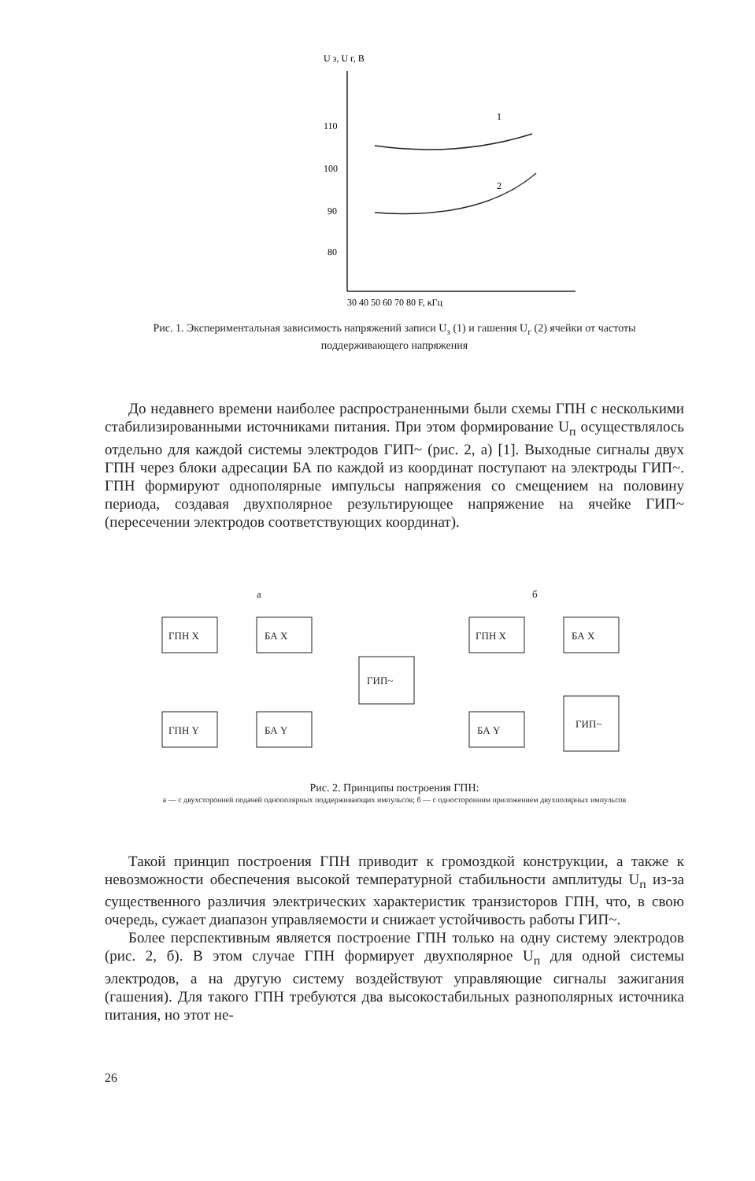U з, U г, В
110
100
90
80
30 40 50 60 70 80 F, кГц
1
2
Рис. 1. Экспериментальная зависимость напряжений записи U<sub>з</sub> (1) и гашения U<sub>г</sub> (2) ячейки от частоты поддерживающего напряжения
До недавнего времени наиболее распространенными были схемы ГПН с несколькими стабилизированными источниками питания. При этом формирование U<sub>п</sub> осуществлялось отдельно для каждой системы электродов ГИП~ (рис. 2, а) [1]. Выходные сигналы двух ГПН через блоки адресации БА по каждой из координат поступают на электроды ГИП~. ГПН формируют однополярные импульсы напряжения со смещением на половину периода, создавая двухполярное результирующее напряжение на ячейке ГИП~(пересечении электродов соответствующих координат).
а
б
ГПН X
БА X
ГПН Y
БА Y
ГИП~
ГПН X
БА X
БА Y
ГИП~
Рис. 2. Принципы построения ГПН:
а — с двухсторонней подачей однополярных поддерживающих импульсов; б — с односторонним приложением двухполярных импульсов
Такой принцип построения ГПН приводит к громоздкой конструкции, а также к невозможности обеспечения высокой температурной стабильности амплитуды U<sub>п</sub> из-за существенного различия электрических характеристик транзисторов ГПН, что, в свою очередь, сужает диапазон управляемости и снижает устойчивость работы ГИП~.
Более перспективным является построение ГПН только на одну систему электродов (рис. 2, б). В этом случае ГПН формирует двухполярное U<sub>п</sub> для одной системы электродов, а на другую систему воздействуют управляющие сигналы зажигания (гашения). Для такого ГПН требуются два высокостабильных разнополярных источника питания, но этот не-
26